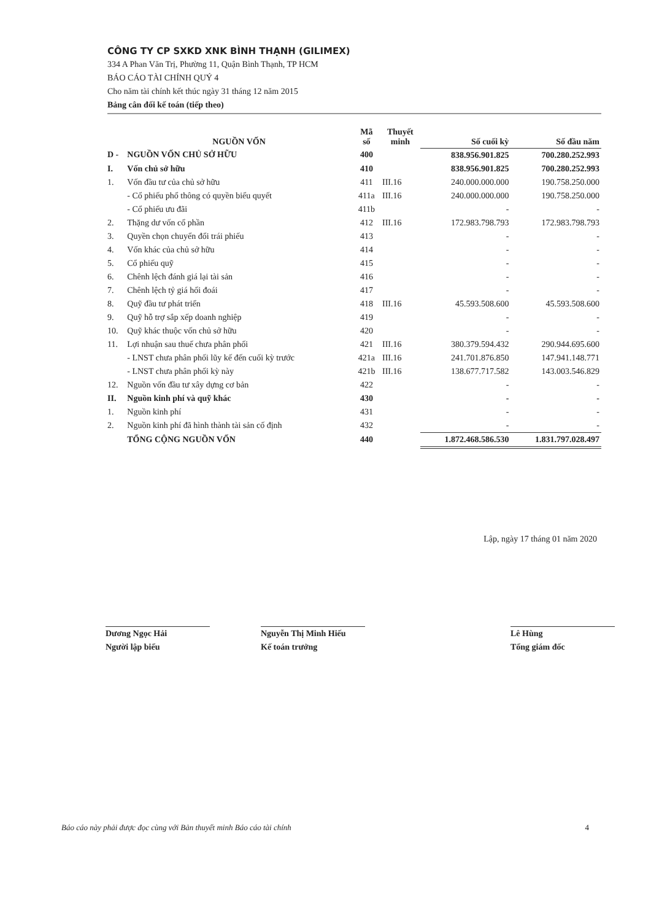CÔNG TY CP SXKD XNK BÌNH THẠNH (GILIMEX)
334 A Phan Văn Trị, Phường 11, Quận Bình Thạnh, TP HCM
BÁO CÁO TÀI CHÍNH QUÝ 4
Cho năm tài chính kết thúc ngày 31 tháng 12 năm 2015
Bảng cân đối kế toán (tiếp theo)
| | NGUỒN VỐN | Mã số | Thuyết minh | Số cuối kỳ | Số đầu năm |
| --- | --- | --- | --- | --- | --- |
| D - | NGUỒN VỐN CHỦ SỞ HỮU | 400 | | 838.956.901.825 | 700.280.252.993 |
| I. | Vốn chủ sở hữu | 410 | | 838.956.901.825 | 700.280.252.993 |
| 1. | Vốn đầu tư của chủ sở hữu | 411 | III.16 | 240.000.000.000 | 190.758.250.000 |
| | - Cổ phiếu phổ thông có quyền biểu quyết | 411a | III.16 | 240.000.000.000 | 190.758.250.000 |
| | - Cổ phiếu ưu đãi | 411b | | - | - |
| 2. | Thặng dư vốn cổ phần | 412 | III.16 | 172.983.798.793 | 172.983.798.793 |
| 3. | Quyền chọn chuyển đổi trái phiếu | 413 | | - | - |
| 4. | Vốn khác của chủ sở hữu | 414 | | - | - |
| 5. | Cổ phiếu quỹ | 415 | | - | - |
| 6. | Chênh lệch đánh giá lại tài sản | 416 | | - | - |
| 7. | Chênh lệch tỷ giá hối đoái | 417 | | - | - |
| 8. | Quỹ đầu tư phát triển | 418 | III.16 | 45.593.508.600 | 45.593.508.600 |
| 9. | Quỹ hỗ trợ sắp xếp doanh nghiệp | 419 | | - | - |
| 10. | Quỹ khác thuộc vốn chủ sở hữu | 420 | | - | - |
| 11. | Lợi nhuận sau thuế chưa phân phối | 421 | III.16 | 380.379.594.432 | 290.944.695.600 |
| | - LNST chưa phân phối lũy kế đến cuối kỳ trước | 421a | III.16 | 241.701.876.850 | 147.941.148.771 |
| | - LNST chưa phân phối kỳ này | 421b | III.16 | 138.677.717.582 | 143.003.546.829 |
| 12. | Nguồn vốn đầu tư xây dựng cơ bản | 422 | | - | - |
| II. | Nguồn kinh phí và quỹ khác | 430 | | - | - |
| 1. | Nguồn kinh phí | 431 | | - | - |
| 2. | Nguồn kinh phí đã hình thành tài sản cố định | 432 | | - | - |
| | TỔNG CỘNG NGUỒN VỐN | 440 | | 1.872.468.586.530 | 1.831.797.028.497 |
Lập, ngày 17 tháng 01 năm 2020
Dương Ngọc Hải
Người lập biểu
Nguyễn Thị Minh Hiếu
Kế toán trưởng
Lê Hùng
Tổng giám đốc
Báo cáo này phải được đọc cùng với Bản thuyết minh Báo cáo tài chính 4